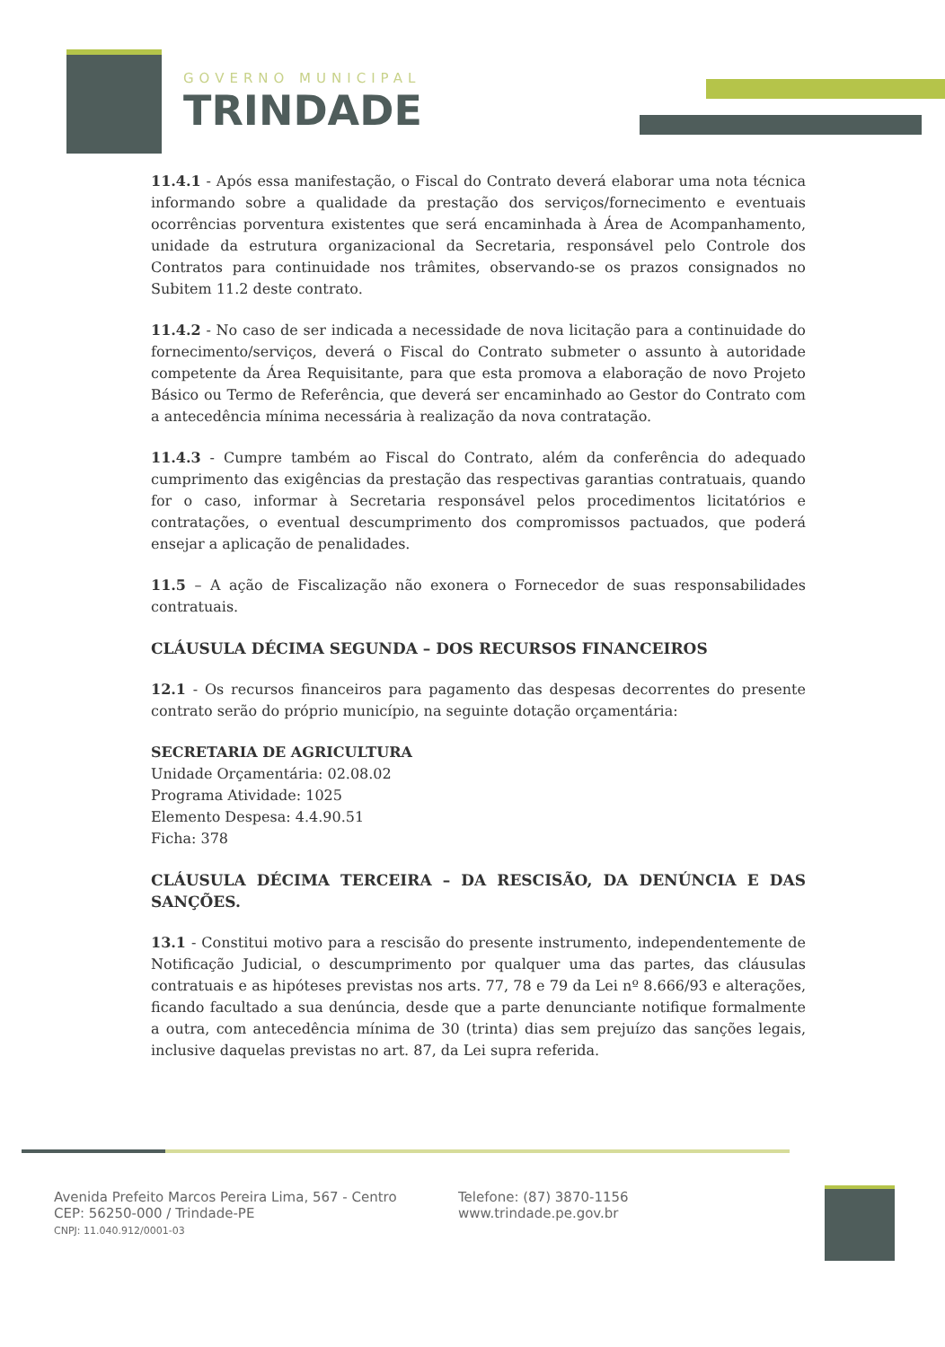GOVERNO MUNICIPAL
TRINDADE
11.4.1 - Após essa manifestação, o Fiscal do Contrato deverá elaborar uma nota técnica informando sobre a qualidade da prestação dos serviços/fornecimento e eventuais ocorrências porventura existentes que será encaminhada à Área de Acompanhamento, unidade da estrutura organizacional da Secretaria, responsável pelo Controle dos Contratos para continuidade nos trâmites, observando-se os prazos consignados no Subitem 11.2 deste contrato.
11.4.2 - No caso de ser indicada a necessidade de nova licitação para a continuidade do fornecimento/serviços, deverá o Fiscal do Contrato submeter o assunto à autoridade competente da Área Requisitante, para que esta promova a elaboração de novo Projeto Básico ou Termo de Referência, que deverá ser encaminhado ao Gestor do Contrato com a antecedência mínima necessária à realização da nova contratação.
11.4.3 - Cumpre também ao Fiscal do Contrato, além da conferência do adequado cumprimento das exigências da prestação das respectivas garantias contratuais, quando for o caso, informar à Secretaria responsável pelos procedimentos licitatórios e contratações, o eventual descumprimento dos compromissos pactuados, que poderá ensejar a aplicação de penalidades.
11.5 – A ação de Fiscalização não exonera o Fornecedor de suas responsabilidades contratuais.
CLÁUSULA DÉCIMA SEGUNDA – DOS RECURSOS FINANCEIROS
12.1 - Os recursos financeiros para pagamento das despesas decorrentes do presente contrato serão do próprio município, na seguinte dotação orçamentária:
SECRETARIA DE AGRICULTURA
Unidade Orçamentária: 02.08.02
Programa Atividade: 1025
Elemento Despesa: 4.4.90.51
Ficha: 378
CLÁUSULA DÉCIMA TERCEIRA – DA RESCISÃO, DA DENÚNCIA E DAS SANÇÕES.
13.1 - Constitui motivo para a rescisão do presente instrumento, independentemente de Notificação Judicial, o descumprimento por qualquer uma das partes, das cláusulas contratuais e as hipóteses previstas nos arts. 77, 78 e 79 da Lei nº 8.666/93 e alterações, ficando facultado a sua denúncia, desde que a parte denunciante notifique formalmente a outra, com antecedência mínima de 30 (trinta) dias sem prejuízo das sanções legais, inclusive daquelas previstas no art. 87, da Lei supra referida.
Avenida Prefeito Marcos Pereira Lima, 567 - Centro
CEP: 56250-000 / Trindade-PE
CNPJ: 11.040.912/0001-03
Telefone: (87) 3870-1156
www.trindade.pe.gov.br